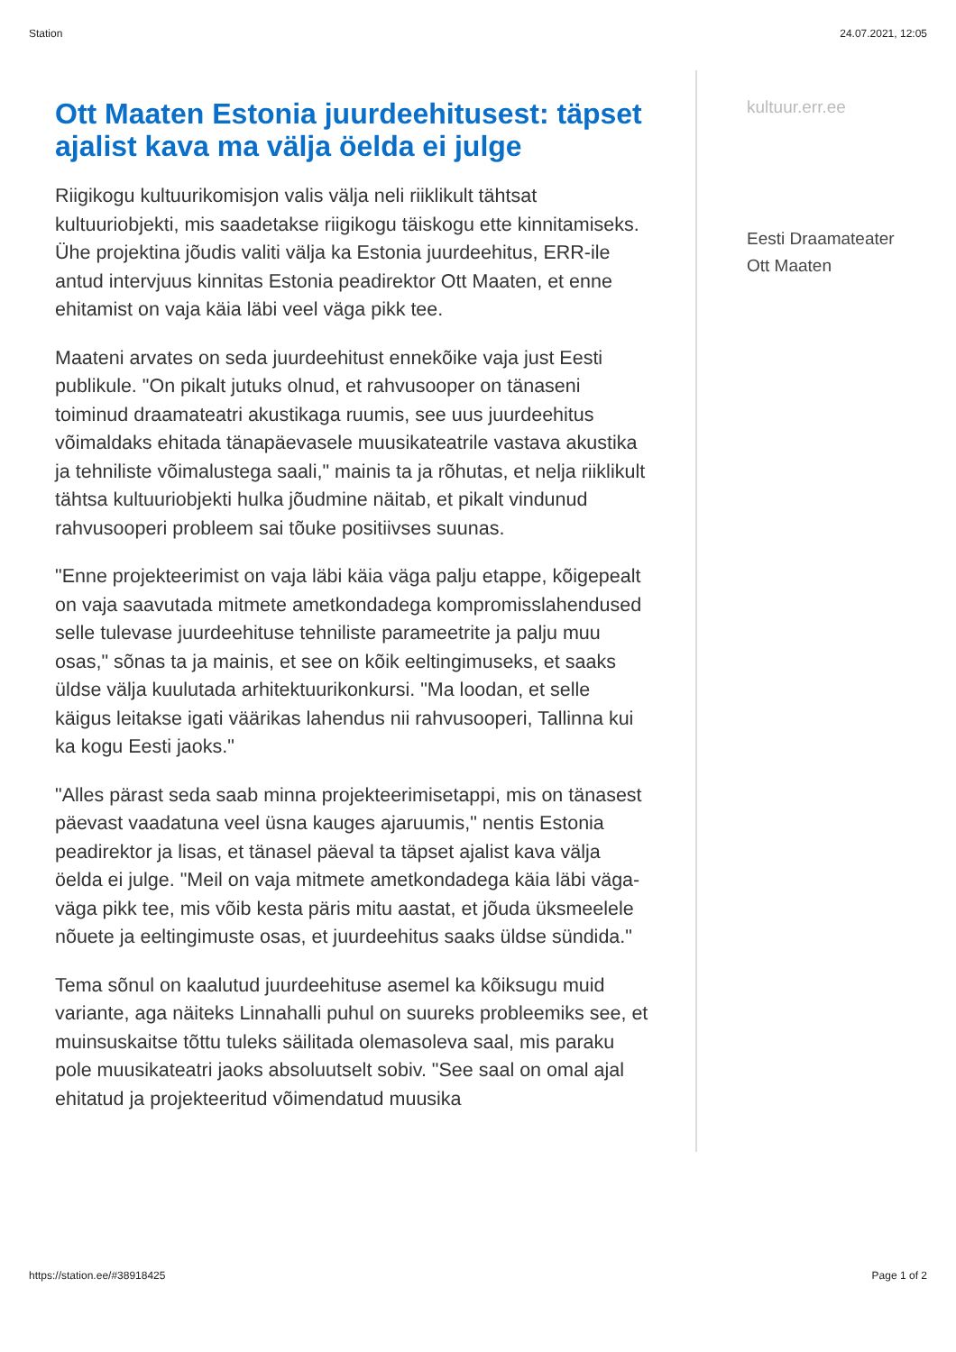Station 24.07.2021, 12:05
Ott Maaten Estonia juurdeehitusest: täpset ajalist kava ma välja öelda ei julge
Riigikogu kultuurikomisjon valis välja neli riiklikult tähtsat kultuuriobjekti, mis saadetakse riigikogu täiskogu ette kinnitamiseks. Ühe projektina jõudis valiti välja ka Estonia juurdeehitus, ERR-ile antud intervjuus kinnitas Estonia peadirektor Ott Maaten, et enne ehitamist on vaja käia läbi veel väga pikk tee.
Maateni arvates on seda juurdeehitust ennekõike vaja just Eesti publikule. "On pikalt jutuks olnud, et rahvusooper on tänaseni toiminud draamateatri akustikaga ruumis, see uus juurdeehitus võimaldaks ehitada tänapäevasele muusikateatrile vastava akustika ja tehniliste võimalustega saali," mainis ta ja rõhutas, et nelja riiklikult tähtsa kultuuriobjekti hulka jõudmine näitab, et pikalt vindunud rahvusooperi probleem sai tõuke positiivses suunas.
"Enne projekteerimist on vaja läbi käia väga palju etappe, kõigepealt on vaja saavutada mitmete ametkondadega kompromisslahendused selle tulevase juurdeehituse tehniliste parameetrite ja palju muu osas," sõnas ta ja mainis, et see on kõik eeltingimuseks, et saaks üldse välja kuulutada arhitektuurikonkursi. "Ma loodan, et selle käigus leitakse igati väärikas lahendus nii rahvusooperi, Tallinna kui ka kogu Eesti jaoks."
"Alles pärast seda saab minna projekteerimisetappi, mis on tänasest päevast vaadatuna veel üsna kauges ajaruumis," nentis Estonia peadirektor ja lisas, et tänasel päeval ta täpset ajalist kava välja öelda ei julge. "Meil on vaja mitmete ametkondadega käia läbi väga-väga pikk tee, mis võib kesta päris mitu aastat, et jõuda üksmeelele nõuete ja eeltingimuste osas, et juurdeehitus saaks üldse sündida."
Tema sõnul on kaalutud juurdeehituse asemel ka kõiksugu muid variante, aga näiteks Linnahalli puhul on suureks probleemiks see, et muinsuskaitse tõttu tuleks säilitada olemasoleva saal, mis paraku pole muusikateatri jaoks absoluutselt sobiv. "See saal on omal ajal ehitatud ja projekteeritud võimendatud muusika
kultuur.err.ee
Eesti Draamateater
Ott Maaten
https://station.ee/#38918425 Page 1 of 2